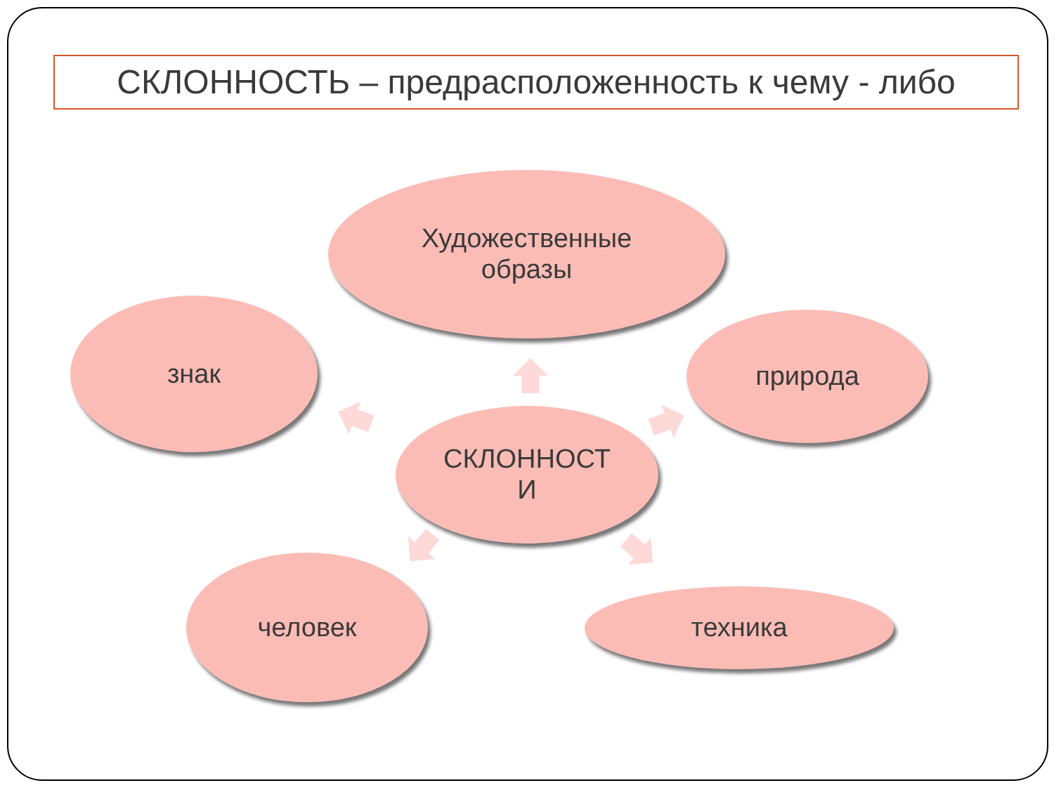СКЛОННОСТЬ – предрасположенность к чему - либо
Художественные
образы
знак природа
СКЛОННОСТ
И
человек
техника